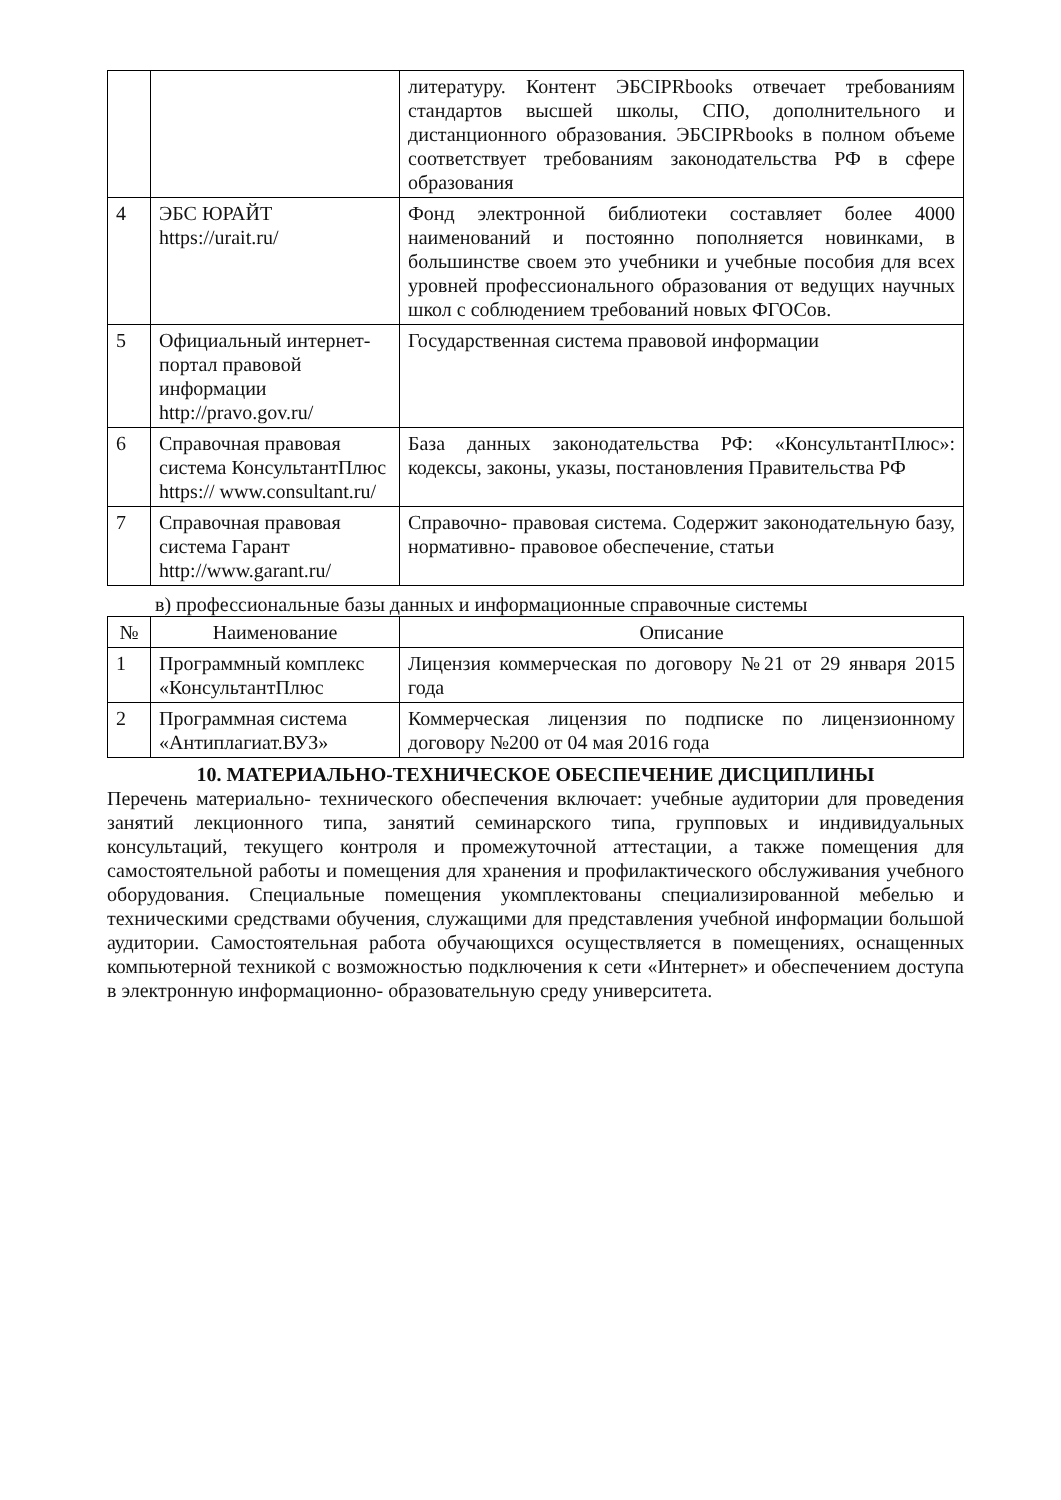| | | литературу. Контент ЭБСIPRbooks отвечает требованиям стандартов высшей школы, СПО, дополнительного и дистанционного образования. ЭБСIPRbooks в полном объеме соответствует требованиям законодательства РФ в сфере образования |
| 4 | ЭБС ЮРАЙТ https://urait.ru/ | Фонд электронной библиотеки составляет более 4000 наименований и постоянно пополняется новинками, в большинстве своем это учебники и учебные пособия для всех уровней профессионального образования от ведущих научных школ с соблюдением требований новых ФГОСов. |
| 5 | Официальный интернет-портал правовой информации http://pravo.gov.ru/ | Государственная система правовой информации |
| 6 | Справочная правовая система КонсультантПлюс https:// www.consultant.ru/ | База данных законодательства РФ: «КонсультантПлюс»: кодексы, законы, указы, постановления Правительства РФ |
| 7 | Справочная правовая система Гарант http://www.garant.ru/ | Справочно- правовая система. Содержит законодательную базу, нормативно- правовое обеспечение, статьи |
в) профессиональные базы данных и информационные справочные системы
| № | Наименование | Описание |
| --- | --- | --- |
| 1 | Программный комплекс «КонсультантПлюс | Лицензия коммерческая по договору №21 от 29 января 2015 года |
| 2 | Программная система «Антиплагиат.ВУЗ» | Коммерческая лицензия по подписке по лицензионному договору №200 от 04 мая 2016 года |
10. МАТЕРИАЛЬНО-ТЕХНИЧЕСКОЕ ОБЕСПЕЧЕНИЕ ДИСЦИПЛИНЫ
Перечень материально- технического обеспечения включает: учебные аудитории для проведения занятий лекционного типа, занятий семинарского типа, групповых и индивидуальных консультаций, текущего контроля и промежуточной аттестации, а также помещения для самостоятельной работы и помещения для хранения и профилактического обслуживания учебного оборудования. Специальные помещения укомплектованы специализированной мебелью и техническими средствами обучения, служащими для представления учебной информации большой аудитории. Самостоятельная работа обучающихся осуществляется в помещениях, оснащенных компьютерной техникой с возможностью подключения к сети «Интернет» и обеспечением доступа в электронную информационно- образовательную среду университета.